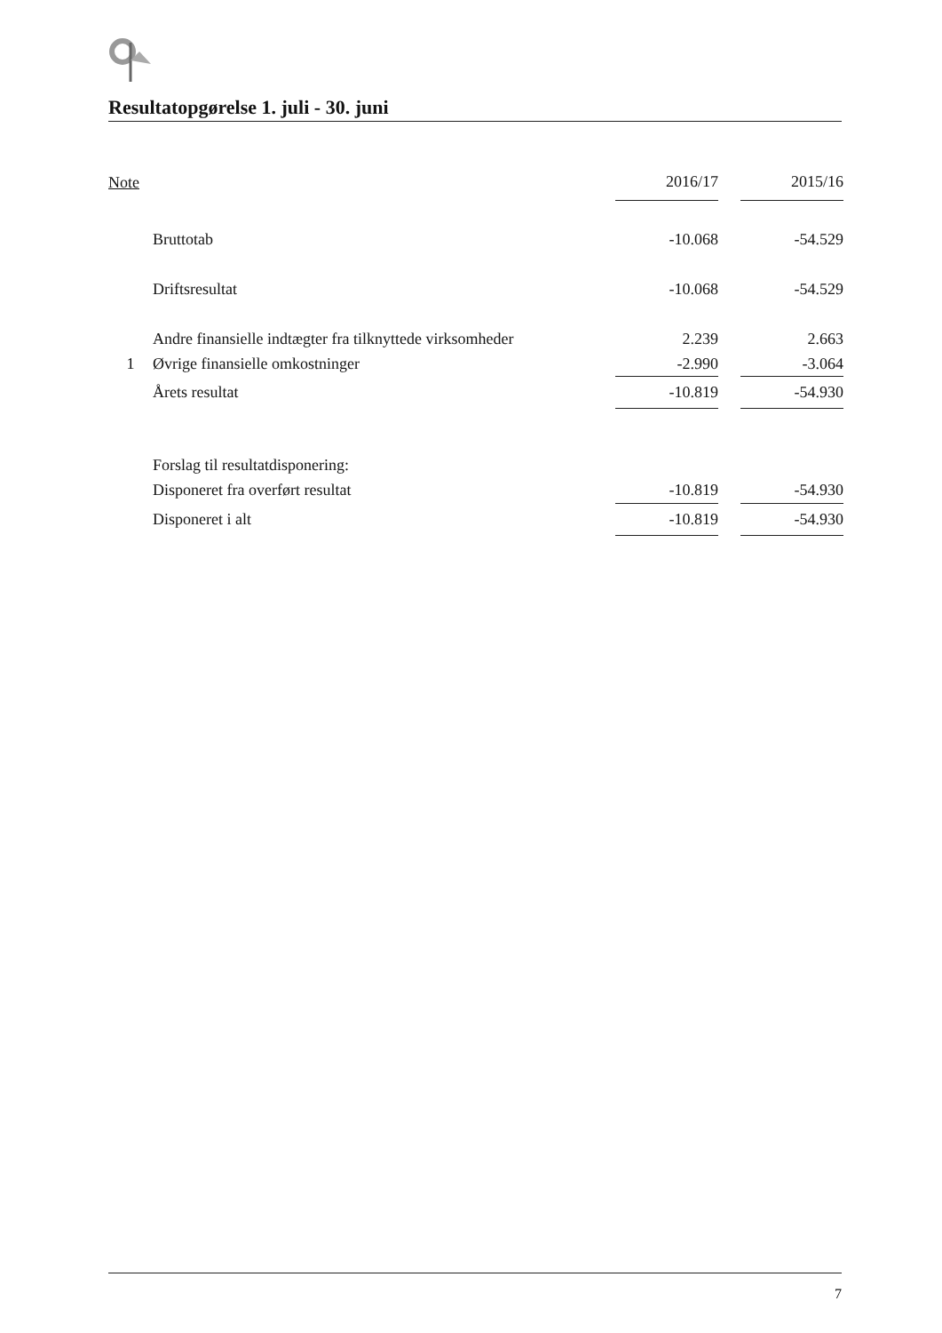Resultatopgørelse 1. juli - 30. juni
| Note | | 2016/17 | | 2015/16 |
| --- | --- | --- | --- | --- |
| | Bruttotab | -10.068 | | -54.529 |
| | Driftsresultat | -10.068 | | -54.529 |
| | Andre finansielle indtægter fra tilknyttede virksomheder | 2.239 | | 2.663 |
| 1 | Øvrige finansielle omkostninger | -2.990 | | -3.064 |
| | Årets resultat | -10.819 | | -54.930 |
| | Forslag til resultatdisponering: | | | |
| | Disponeret fra overført resultat | -10.819 | | -54.930 |
| | Disponeret i alt | -10.819 | | -54.930 |
7